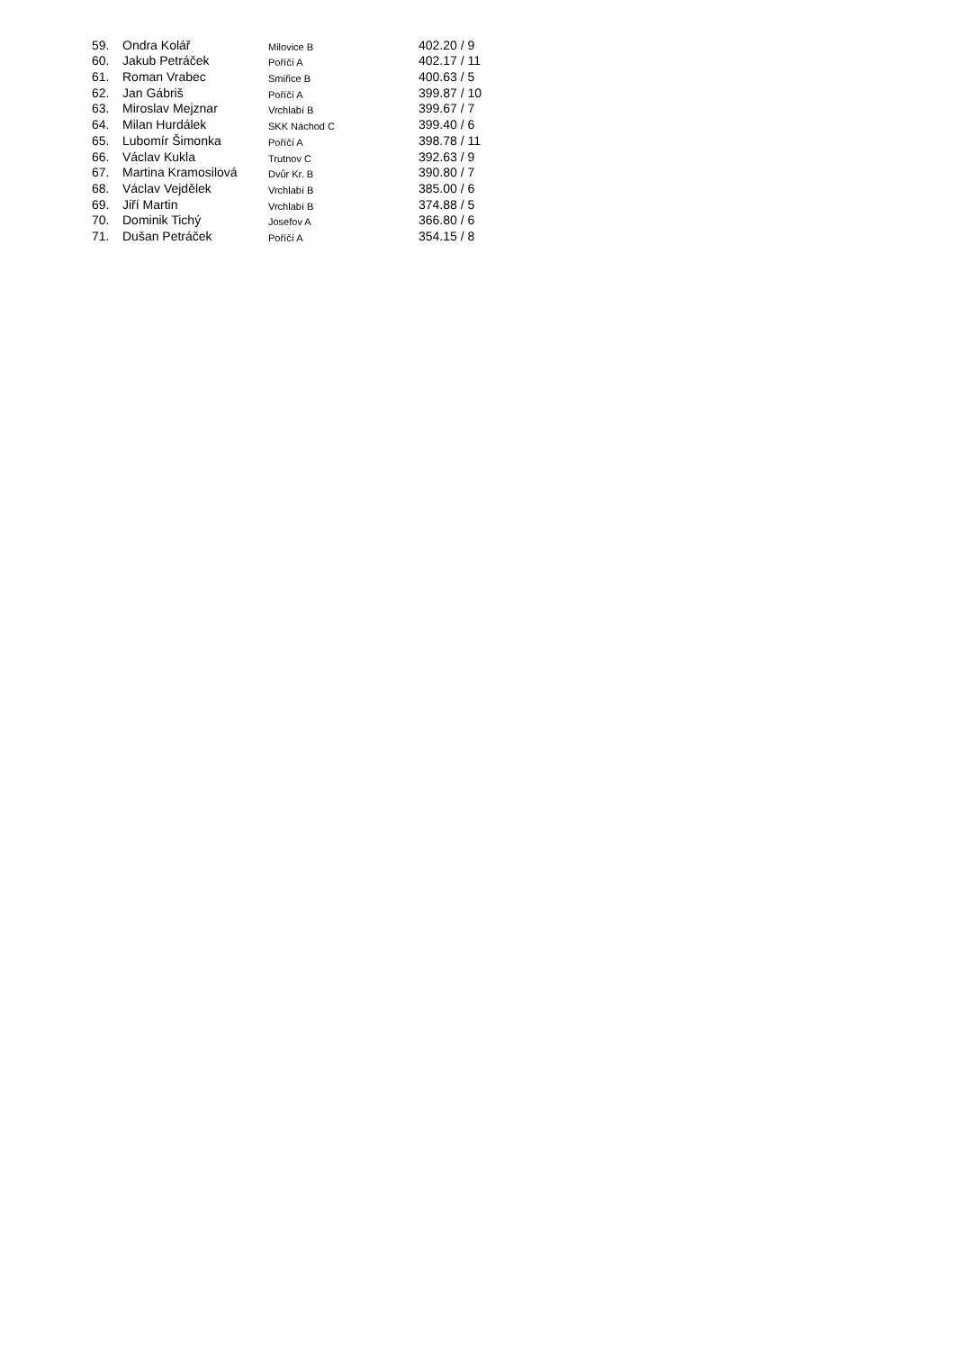| 59. | Ondra Kolář | Milovice B | 402.20 / 9 |
| 60. | Jakub Petráček | Poříčí A | 402.17 / 11 |
| 61. | Roman Vrabec | Smiřice B | 400.63 / 5 |
| 62. | Jan Gábriš | Poříčí A | 399.87 / 10 |
| 63. | Miroslav Mejznar | Vrchlabí B | 399.67 / 7 |
| 64. | Milan Hurdálek | SKK Náchod C | 399.40 / 6 |
| 65. | Lubomír Šimonka | Poříčí A | 398.78 / 11 |
| 66. | Václav Kukla | Trutnov C | 392.63 / 9 |
| 67. | Martina Kramosilová | Dvůr Kr. B | 390.80 / 7 |
| 68. | Václav Vejdělek | Vrchlabí B | 385.00 / 6 |
| 69. | Jiří Martin | Vrchlabí B | 374.88 / 5 |
| 70. | Dominik Tichý | Josefov A | 366.80 / 6 |
| 71. | Dušan Petráček | Poříčí A | 354.15 / 8 |